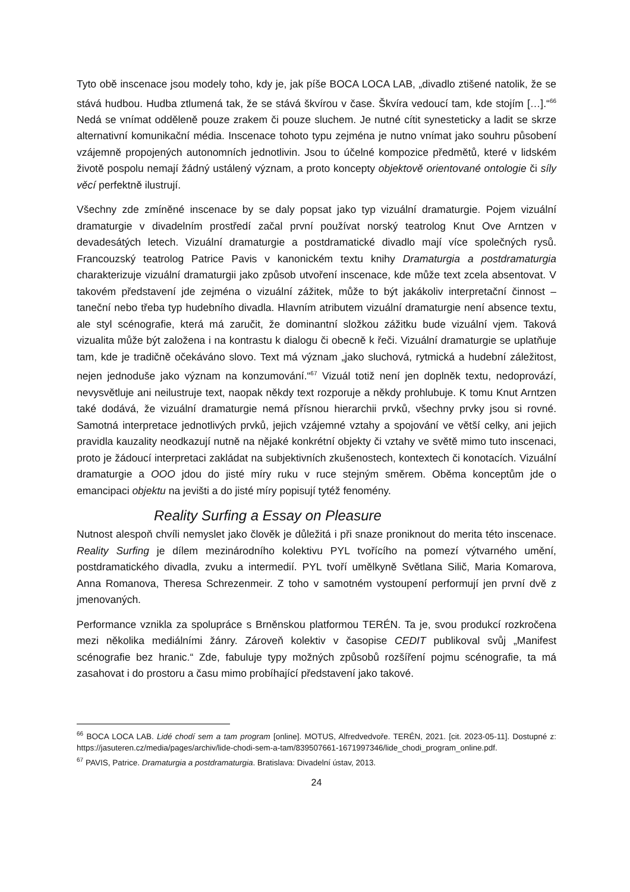Tyto obě inscenace jsou modely toho, kdy je, jak píše BOCA LOCA LAB, „divadlo ztišené natolik, že se stává hudbou. Hudba ztlumená tak, že se stává škvírou v čase. Škvíra vedoucí tam, kde stojím […].“<sup>66</sup> Nedá se vnímat odděleně pouze zrakem či pouze sluchem. Je nutné cítit synesteticky a ladit se skrze alternativní komunikační média. Inscenace tohoto typu zejména je nutno vnímat jako souhru působení vzájemně propojených autonomních jednotlivin. Jsou to účelné kompozice předmětů, které v lidském životě pospolu nemají žádný ustálený význam, a proto koncepty objektově orientované ontologie či síly věcí perfektně ilustrují.
Všechny zde zmíněné inscenace by se daly popsat jako typ vizuální dramaturgie. Pojem vizuální dramaturgie v divadelním prostředí začal první používat norský teatrolog Knut Ove Arntzen v devadesátých letech. Vizuální dramaturgie a postdramatické divadlo mají více společných rysů. Francouzský teatrolog Patrice Pavis v kanonickém textu knihy Dramaturgia a postdramaturgia charakterizuje vizuální dramaturgii jako způsob utvoření inscenace, kde může text zcela absentovat. V takovém představení jde zejména o vizuální zážitek, může to být jakákoliv interpretační činnost – taneční nebo třeba typ hudebního divadla. Hlavním atributem vizuální dramaturgie není absence textu, ale styl scénografie, která má zaručit, že dominantní složkou zážitku bude vizuální vjem. Taková vizualita může být založena i na kontrastu k dialogu či obecně k řeči. Vizuální dramaturgie se uplatňuje tam, kde je tradičně očekáváno slovo. Text má význam „jako sluchová, rytmická a hudební záležitost, nejen jednoduše jako význam na konzumování.“<sup>67</sup> Vizuál totiž není jen doplněk textu, nedoprovází, nevysvětluje ani neilustruje text, naopak někdy text rozporuje a někdy prohlubuje. K tomu Knut Arntzen také dodává, že vizuální dramaturgie nemá přísnou hierarchii prvků, všechny prvky jsou si rovné. Samotná interpretace jednotlivých prvků, jejich vzájemné vztahy a spojování ve větší celky, ani jejich pravidla kauzality neodkazují nutně na nějaké konkrétní objekty či vztahy ve světě mimo tuto inscenaci, proto je žádoucí interpretaci zakládat na subjektivních zkušenostech, kontextech či konotacích. Vizuální dramaturgie a OOO jdou do jisté míry ruku v ruce stejným směrem. Oběma konceptům jde o emancipaci objektu na jevišti a do jisté míry popisují tytéž fenomény.
Reality Surfing a Essay on Pleasure
Nutnost alespoň chvíli nemyslet jako člověk je důležitá i při snaze proniknout do merita této inscenace. Reality Surfing je dílem mezinárodního kolektivu PYL tvořícího na pomezí výtvarného umění, postdramatického divadla, zvuku a intermedií. PYL tvoří umělkyně Světlana Silič, Maria Komarova, Anna Romanova, Theresa Schrezenmeir. Z toho v samotném vystoupení performují jen první dvě z jmenovaných.
Performance vznikla za spolupráce s Brněnskou platformou TERÉN. Ta je, svou produkcí rozkročena mezi několika mediálními žánry. Zároveň kolektiv v časopise CEDIT publikoval svůj „Manifest scénografie bez hranic.“ Zde, fabuluje typy možných způsobů rozšíření pojmu scénografie, ta má zasahovat i do prostoru a času mimo probíhající představení jako takové.
<sup>66</sup> BOCA LOCA LAB. Lidé chodí sem a tam program [online]. MOTUS, Alfredvedvoře. TERÉN, 2021. [cit. 2023-05-11]. Dostupné z: https://jasuteren.cz/media/pages/archiv/lide-chodi-sem-a-tam/839507661-1671997346/lide_chodi_program_online.pdf.
<sup>67</sup> PAVIS, Patrice. Dramaturgia a postdramaturgia. Bratislava: Divadelní ústav, 2013.
24